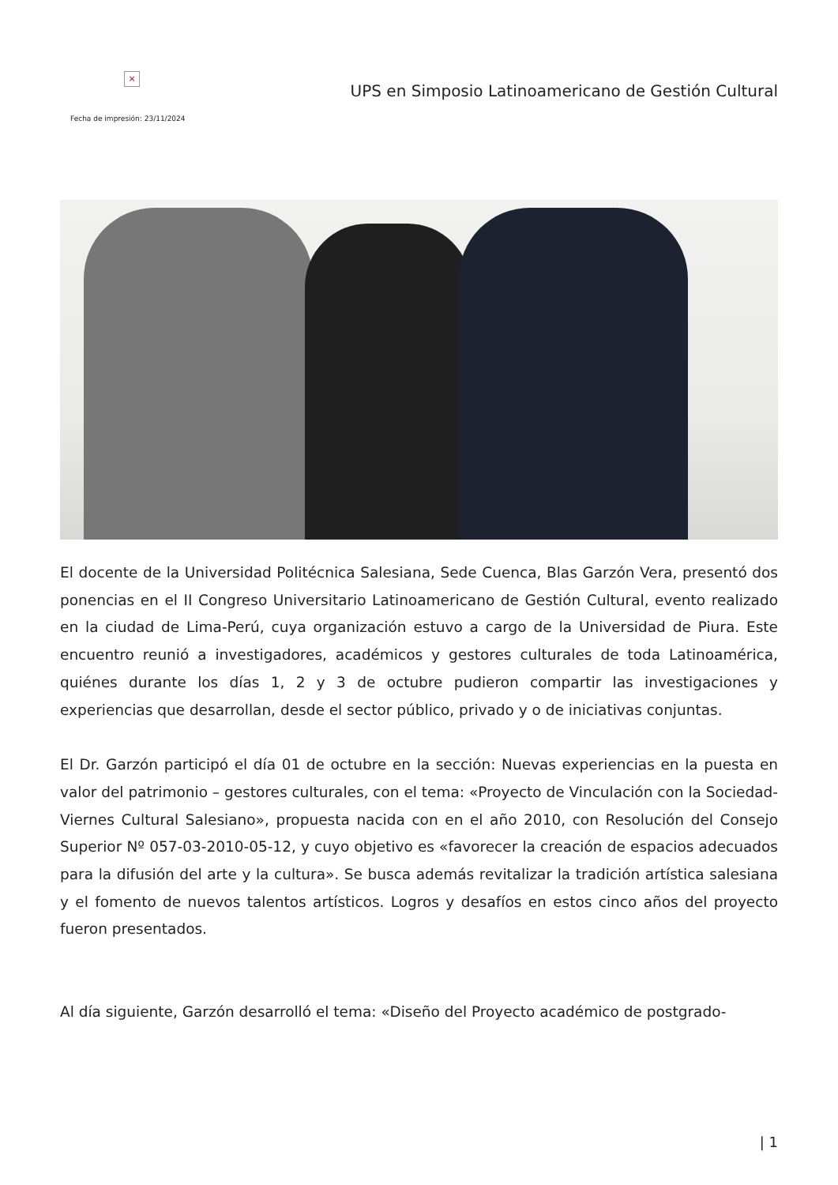×
UPS en Simposio Latinoamericano de Gestión Cultural
Fecha de impresión: 23/11/2024
El docente de la Universidad Politécnica Salesiana, Sede Cuenca, Blas Garzón Vera, presentó dos ponencias en el II Congreso Universitario Latinoamericano de Gestión Cultural, evento realizado en la ciudad de Lima-Perú, cuya organización estuvo a cargo de la Universidad de Piura. Este encuentro reunió a investigadores, académicos y gestores culturales de toda Latinoamérica, quiénes durante los días 1, 2 y 3 de octubre pudieron compartir las investigaciones y experiencias que desarrollan, desde el sector público, privado y o de iniciativas conjuntas.
El Dr. Garzón participó el día 01 de octubre en la sección: Nuevas experiencias en la puesta en valor del patrimonio – gestores culturales, con el tema: «Proyecto de Vinculación con la Sociedad-Viernes Cultural Salesiano», propuesta nacida con en el año 2010, con Resolución del Consejo Superior Nº 057-03-2010-05-12, y cuyo objetivo es «favorecer la creación de espacios adecuados para la difusión del arte y la cultura». Se busca además revitalizar la tradición artística salesiana y el fomento de nuevos talentos artísticos. Logros y desafíos en estos cinco años del proyecto fueron presentados.
Al día siguiente, Garzón desarrolló el tema: «Diseño del Proyecto académico de postgrado-
| 1